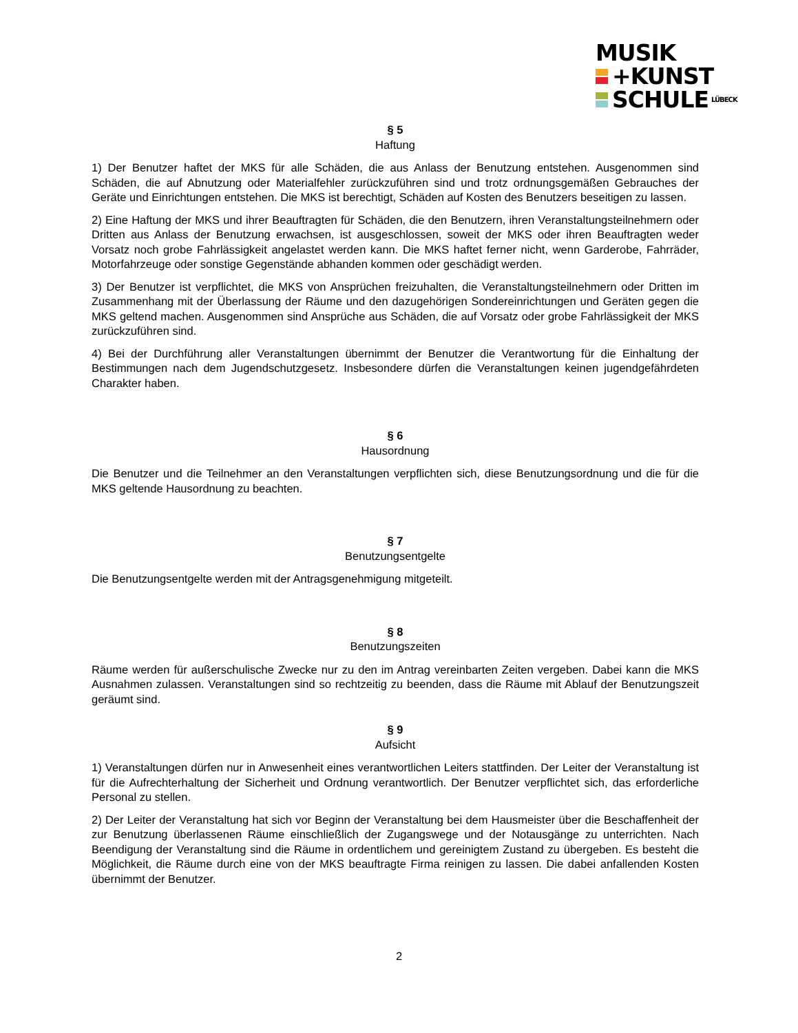MUSIK
+KUNST
SCHULE LÜBECK
§ 5
Haftung
1) Der Benutzer haftet der MKS für alle Schäden, die aus Anlass der Benutzung entstehen. Ausgenommen sind Schäden, die auf Abnutzung oder Materialfehler zurückzuführen sind und trotz ordnungsgemäßen Gebrauches der Geräte und Einrichtungen entstehen. Die MKS ist berechtigt, Schäden auf Kosten des Benutzers beseitigen zu lassen.
2) Eine Haftung der MKS und ihrer Beauftragten für Schäden, die den Benutzern, ihren Veranstaltungsteilnehmern oder Dritten aus Anlass der Benutzung erwachsen, ist ausgeschlossen, soweit der MKS oder ihren Beauftragten weder Vorsatz noch grobe Fahrlässigkeit angelastet werden kann. Die MKS haftet ferner nicht, wenn Garderobe, Fahrräder, Motorfahrzeuge oder sonstige Gegenstände abhanden kommen oder geschädigt werden.
3) Der Benutzer ist verpflichtet, die MKS von Ansprüchen freizuhalten, die Veranstaltungsteilnehmern oder Dritten im Zusammenhang mit der Überlassung der Räume und den dazugehörigen Sondereinrichtungen und Geräten gegen die MKS geltend machen. Ausgenommen sind Ansprüche aus Schäden, die auf Vorsatz oder grobe Fahrlässigkeit der MKS zurückzuführen sind.
4) Bei der Durchführung aller Veranstaltungen übernimmt der Benutzer die Verantwortung für die Einhaltung der Bestimmungen nach dem Jugendschutzgesetz. Insbesondere dürfen die Veranstaltungen keinen jugendgefährdeten Charakter haben.
§ 6
Hausordnung
Die Benutzer und die Teilnehmer an den Veranstaltungen verpflichten sich, diese Benutzungsordnung und die für die MKS geltende Hausordnung zu beachten.
§ 7
Benutzungsentgelte
Die Benutzungsentgelte werden mit der Antragsgenehmigung mitgeteilt.
§ 8
Benutzungszeiten
Räume werden für außerschulische Zwecke nur zu den im Antrag vereinbarten Zeiten vergeben. Dabei kann die MKS Ausnahmen zulassen. Veranstaltungen sind so rechtzeitig zu beenden, dass die Räume mit Ablauf der Benutzungszeit geräumt sind.
§ 9
Aufsicht
1) Veranstaltungen dürfen nur in Anwesenheit eines verantwortlichen Leiters stattfinden. Der Leiter der Veranstaltung ist für die Aufrechterhaltung der Sicherheit und Ordnung verantwortlich. Der Benutzer verpflichtet sich, das erforderliche Personal zu stellen.
2) Der Leiter der Veranstaltung hat sich vor Beginn der Veranstaltung bei dem Hausmeister über die Beschaffenheit der zur Benutzung überlassenen Räume einschließlich der Zugangswege und der Notausgänge zu unterrichten. Nach Beendigung der Veranstaltung sind die Räume in ordentlichem und gereinigtem Zustand zu übergeben. Es besteht die Möglichkeit, die Räume durch eine von der MKS beauftragte Firma reinigen zu lassen. Die dabei anfallenden Kosten übernimmt der Benutzer.
2